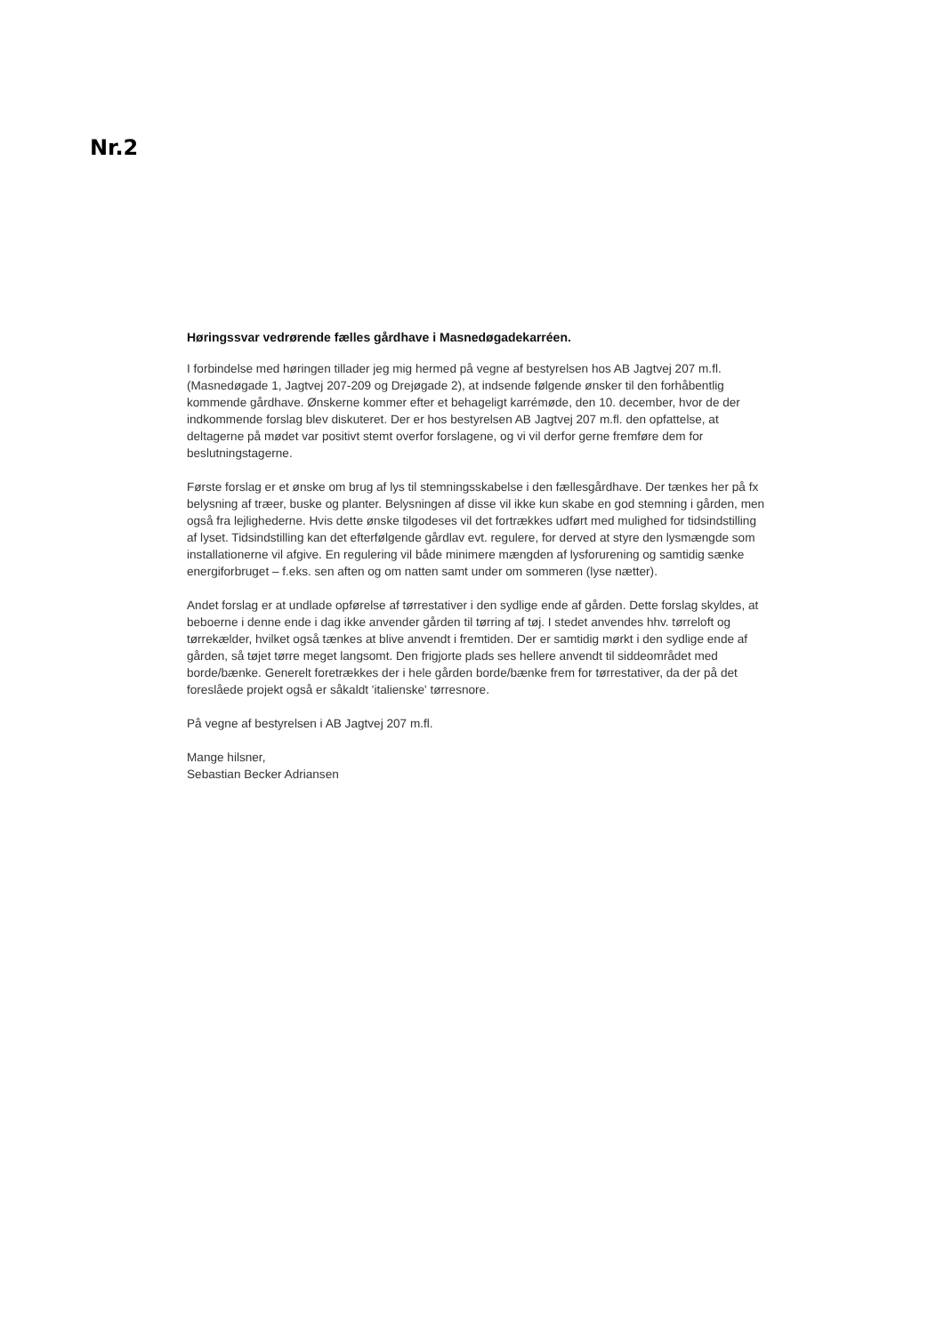Nr.2
Høringssvar vedrørende fælles gårdhave i Masnedøgadekarréen.
I forbindelse med høringen tillader jeg mig hermed på vegne af bestyrelsen hos AB Jagtvej 207 m.fl. (Masnedøgade 1, Jagtvej 207-209 og Drejøgade 2), at indsende følgende ønsker til den forhåbentlig kommende gårdhave. Ønskerne kommer efter et behageligt karrémøde, den 10. december, hvor de der indkommende forslag blev diskuteret. Der er hos bestyrelsen AB Jagtvej 207 m.fl. den opfattelse, at deltagerne på mødet var positivt stemt overfor forslagene, og vi vil derfor gerne fremføre dem for beslutningstagerne.
Første forslag er et ønske om brug af lys til stemningsskabelse i den fællesgårdhave. Der tænkes her på fx belysning af træer, buske og planter. Belysningen af disse vil ikke kun skabe en god stemning i gården, men også fra lejlighederne. Hvis dette ønske tilgodeses vil det fortrækkes udført med mulighed for tidsindstilling af lyset. Tidsindstilling kan det efterfølgende gårdlav evt. regulere, for derved at styre den lysmængde som installationerne vil afgive. En regulering vil både minimere mængden af lysforurening og samtidig sænke energiforbruget – f.eks. sen aften og om natten samt under om sommeren (lyse nætter).
Andet forslag er at undlade opførelse af tørrestativer i den sydlige ende af gården. Dette forslag skyldes, at beboerne i denne ende i dag ikke anvender gården til tørring af tøj. I stedet anvendes hhv. tørreloft og tørrekælder, hvilket også tænkes at blive anvendt i fremtiden. Der er samtidig mørkt i den sydlige ende af gården, så tøjet tørre meget langsomt. Den frigjorte plads ses hellere anvendt til siddeområdet med borde/bænke. Generelt foretrækkes der i hele gården borde/bænke frem for tørrestativer, da der på det foreslåede projekt også er såkaldt 'italienske' tørresnore.
På vegne af bestyrelsen i AB Jagtvej 207 m.fl.
Mange hilsner,
Sebastian Becker Adriansen